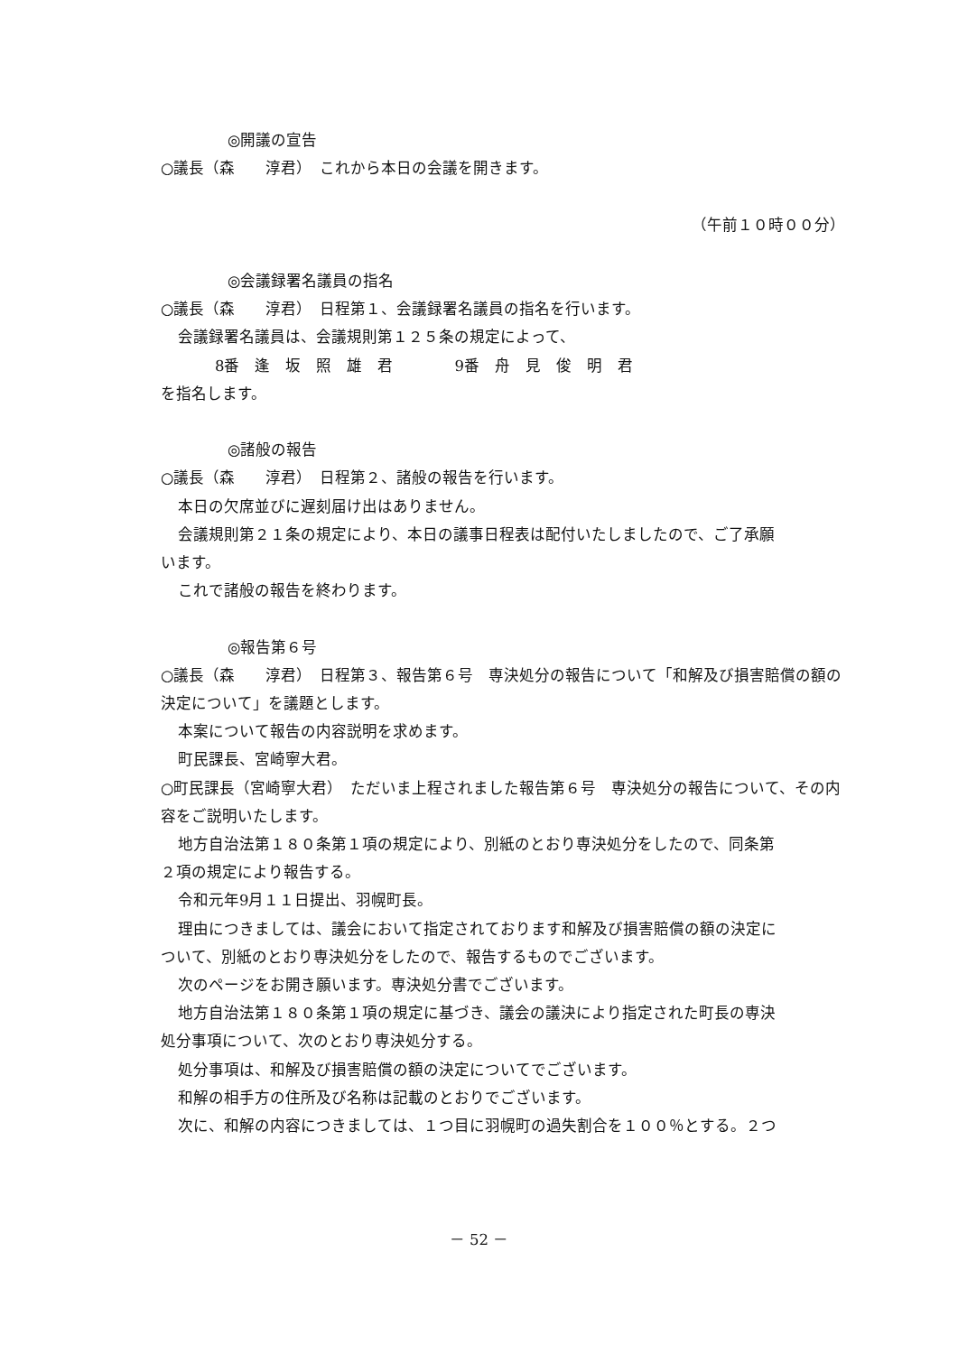◎開議の宣告
○議長（森　　淳君）　これから本日の会議を開きます。
（午前１０時００分）
◎会議録署名議員の指名
○議長（森　　淳君）　日程第１、会議録署名議員の指名を行います。
会議録署名議員は、会議規則第１２５条の規定によって、
8番　逢　坂　照　雄　君　　　　9番　舟　見　俊　明　君
を指名します。
◎諸般の報告
○議長（森　　淳君）　日程第２、諸般の報告を行います。
本日の欠席並びに遅刻届け出はありません。
会議規則第２１条の規定により、本日の議事日程表は配付いたしましたので、ご了承願
います。
これで諸般の報告を終わります。
◎報告第６号
○議長（森　　淳君）　日程第３、報告第６号　専決処分の報告について「和解及び損害賠償の額の決定について」を議題とします。
本案について報告の内容説明を求めます。
町民課長、宮崎寧大君。
○町民課長（宮崎寧大君）　ただいま上程されました報告第６号　専決処分の報告について、その内容をご説明いたします。
地方自治法第１８０条第１項の規定により、別紙のとおり専決処分をしたので、同条第
２項の規定により報告する。
令和元年9月１１日提出、羽幌町長。
理由につきましては、議会において指定されております和解及び損害賠償の額の決定に
ついて、別紙のとおり専決処分をしたので、報告するものでございます。
次のページをお開き願います。専決処分書でございます。
地方自治法第１８０条第１項の規定に基づき、議会の議決により指定された町長の専決
処分事項について、次のとおり専決処分する。
処分事項は、和解及び損害賠償の額の決定についてでございます。
和解の相手方の住所及び名称は記載のとおりでございます。
次に、和解の内容につきましては、１つ目に羽幌町の過失割合を１００％とする。２つ
－ 52 －